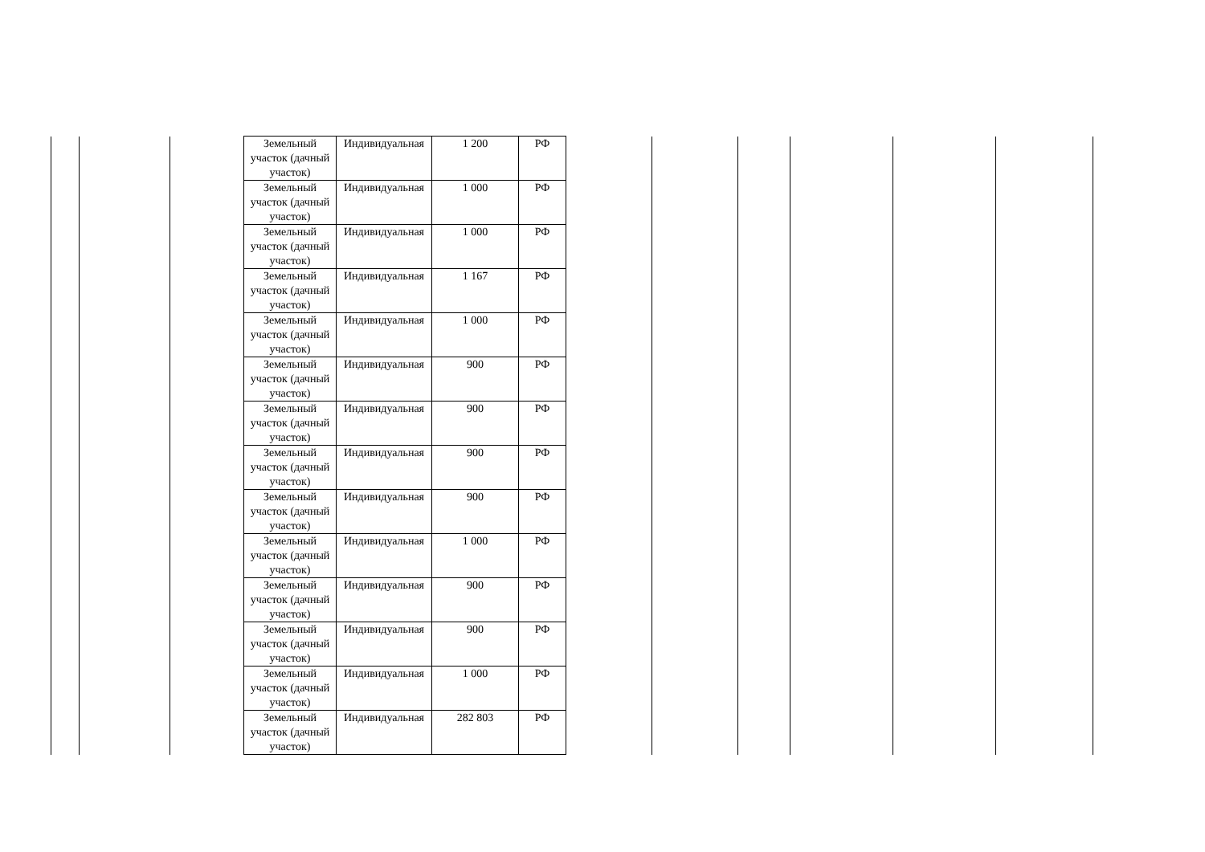| Земельный участок (дачный участок) | Индивидуальная | 1 200 | РФ |
| Земельный участок (дачный участок) | Индивидуальная | 1 000 | РФ |
| Земельный участок (дачный участок) | Индивидуальная | 1 000 | РФ |
| Земельный участок (дачный участок) | Индивидуальная | 1 167 | РФ |
| Земельный участок (дачный участок) | Индивидуальная | 1 000 | РФ |
| Земельный участок (дачный участок) | Индивидуальная | 900 | РФ |
| Земельный участок (дачный участок) | Индивидуальная | 900 | РФ |
| Земельный участок (дачный участок) | Индивидуальная | 900 | РФ |
| Земельный участок (дачный участок) | Индивидуальная | 900 | РФ |
| Земельный участок (дачный участок) | Индивидуальная | 1 000 | РФ |
| Земельный участок (дачный участок) | Индивидуальная | 900 | РФ |
| Земельный участок (дачный участок) | Индивидуальная | 900 | РФ |
| Земельный участок (дачный участок) | Индивидуальная | 1 000 | РФ |
| Земельный участок (дачный участок) | Индивидуальная | 282 803 | РФ |